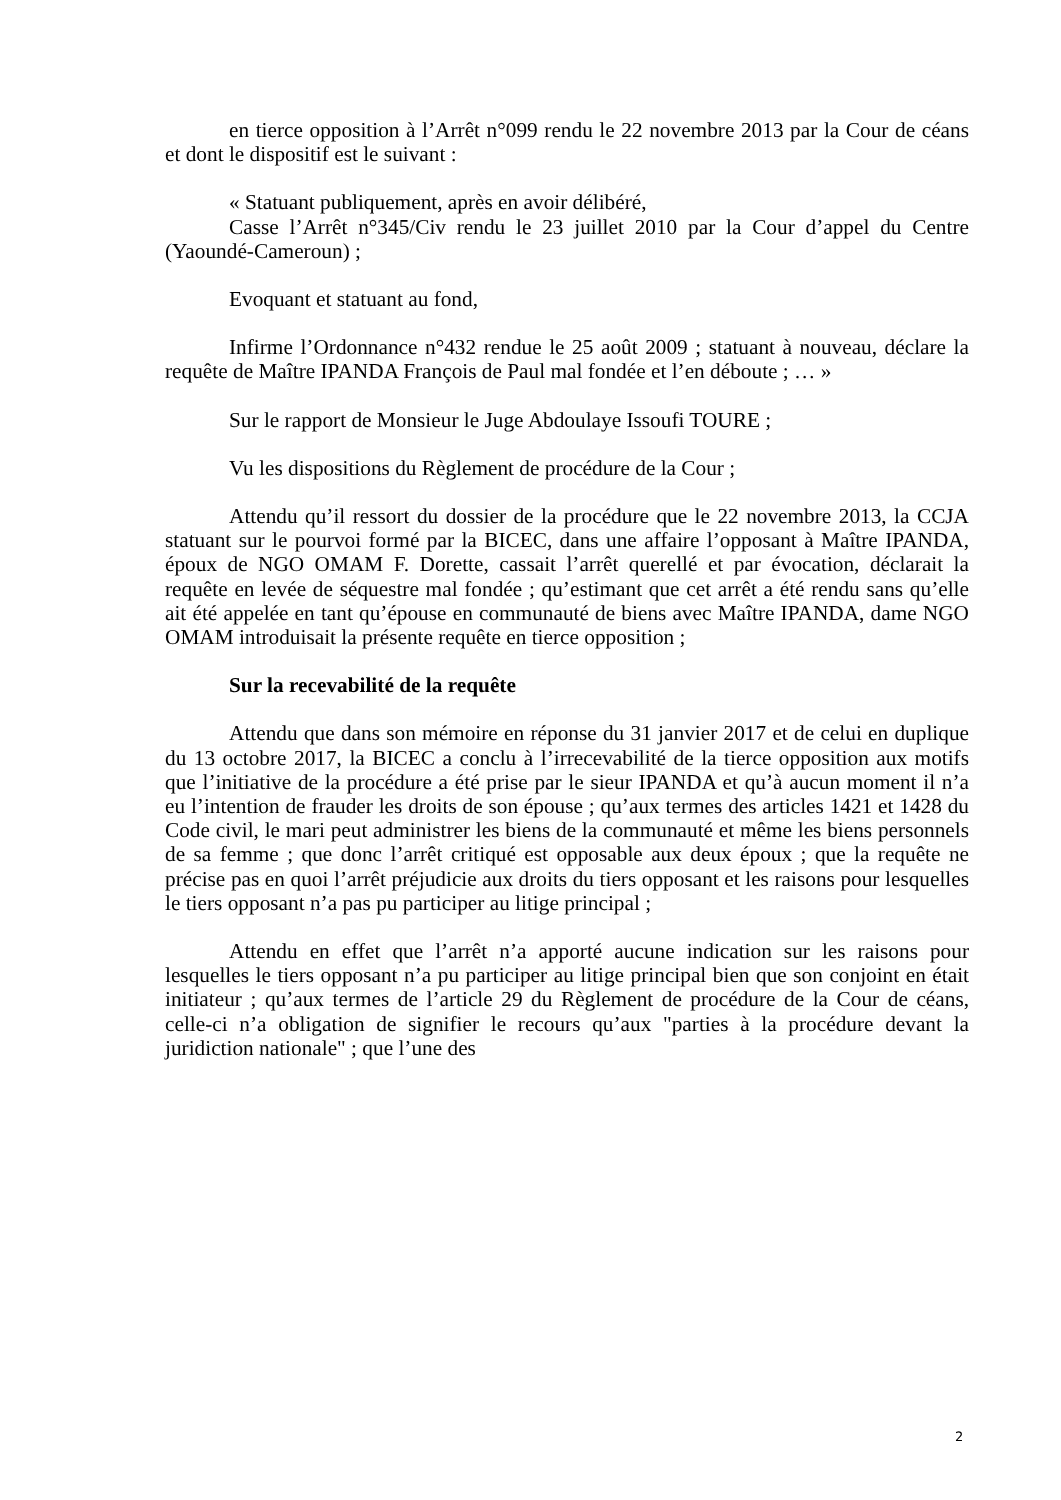en tierce opposition à l’Arrêt n°099 rendu le 22 novembre 2013 par la Cour de céans et dont le dispositif est le suivant :
« Statuant publiquement, après en avoir délibéré,
Casse l’Arrêt n°345/Civ rendu le 23 juillet 2010 par la Cour d’appel du Centre (Yaoundé-Cameroun) ;
Evoquant et statuant au fond,
Infirme l’Ordonnance n°432 rendue le 25 août 2009 ; statuant à nouveau, déclare la requête de Maître IPANDA François de Paul mal fondée et l’en déboute ; … »
Sur le rapport de Monsieur le Juge Abdoulaye Issoufi TOURE ;
Vu les dispositions du Règlement de procédure de la Cour ;
Attendu qu’il ressort du dossier de la procédure que le 22 novembre 2013, la CCJA statuant sur le pourvoi formé par la BICEC, dans une affaire l’opposant à Maître IPANDA, époux de NGO OMAM F. Dorette, cassait l’arrêt querellé et par évocation, déclarait la requête en levée de séquestre mal fondée ; qu’estimant que cet arrêt a été rendu sans qu’elle ait été appelée en tant qu’épouse en communauté de biens avec Maître IPANDA, dame NGO OMAM introduisait la présente requête en tierce opposition ;
Sur la recevabilité de la requête
Attendu que dans son mémoire en réponse du 31 janvier 2017 et de celui en duplique du 13 octobre 2017, la BICEC a conclu à l’irrecevabilité de la tierce opposition aux motifs que l’initiative de la procédure a été prise par le sieur IPANDA et qu’à aucun moment il n’a eu l’intention de frauder les droits de son épouse ; qu’aux termes des articles 1421 et 1428 du Code civil, le mari peut administrer les biens de la communauté et même les biens personnels de sa femme ; que donc l’arrêt critiqué est opposable aux deux époux ; que la requête ne précise pas en quoi l’arrêt préjudicie aux droits du tiers opposant et les raisons pour lesquelles le tiers opposant n’a pas pu participer au litige principal ;
Attendu en effet que l’arrêt n’a apporté aucune indication sur les raisons pour lesquelles le tiers opposant n’a pu participer au litige principal bien que son conjoint en était initiateur ; qu’aux termes de l’article 29 du Règlement de procédure de la Cour de céans, celle-ci n’a obligation de signifier le recours qu’aux "parties à la procédure devant la juridiction nationale" ; que l’une des
2